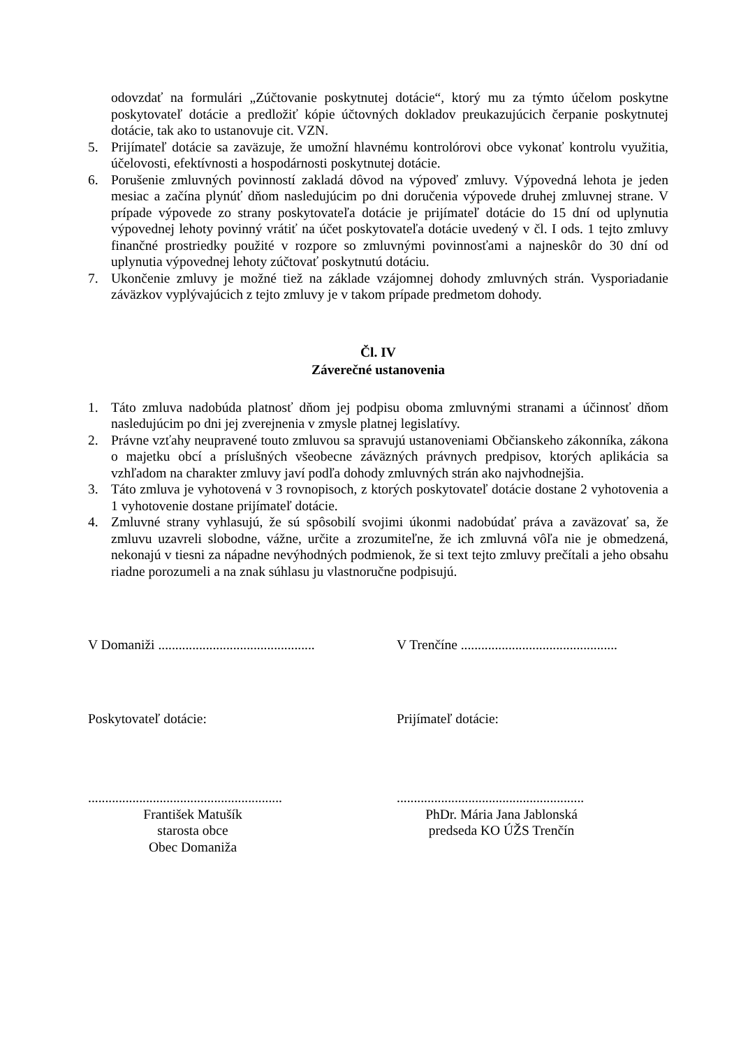odovzdať na formulári „Zúčtovanie poskytnutej dotácie“, ktorý mu za týmto účelom poskytne poskytovateľ dotácie a predložiť kópie účtovných dokladov preukazujúcich čerpanie poskytnutej dotácie, tak ako to ustanovuje cit. VZN.
5. Prijímateľ dotácie sa zaväzuje, že umožní hlavnému kontrolórovi obce vykonať kontrolu využitia, účelovosti, efektívnosti a hospodárnosti poskytnutej dotácie.
6. Porušenie zmluvných povinností zakladá dôvod na výpoveď zmluvy. Výpovedná lehota je jeden mesiac a začína plynúť dňom nasledujúcim po dni doručenia výpovede druhej zmluvnej strane. V prípade výpovede zo strany poskytovateľa dotácie je prijímateľ dotácie do 15 dní od uplynutia výpovednej lehoty povinný vrátiť na účet poskytovateľa dotácie uvedený v čl. I ods. 1 tejto zmluvy finančné prostriedky použité v rozpore so zmluvnými povinnosťami a najneskôr do 30 dní od uplynutia výpovednej lehoty zúčtovať poskytnutú dotáciu.
7. Ukončenie zmluvy je možné tiež na základe vzájomnej dohody zmluvných strán. Vysporiadanie záväzkov vyplývajúcich z tejto zmluvy je v takom prípade predmetom dohody.
Čl. IV
Záverečné ustanovenia
1. Táto zmluva nadobúda platnosť dňom jej podpisu oboma zmluvnými stranami a účinnosť dňom nasledujúcim po dni jej zverejnenia v zmysle platnej legislatívy.
2. Právne vzťahy neupravené touto zmluvou sa spravujú ustanoveniami Občianskeho zákonníka, zákona o majetku obcí a príslušných všeobecne záväzných právnych predpisov, ktorých aplikácia sa vzhľadom na charakter zmluvy javí podľa dohody zmluvných strán ako najvhodnejšia.
3. Táto zmluva je vyhotovená v 3 rovnopisoch, z ktorých poskytovateľ dotácie dostane 2 vyhotovenia a 1 vyhotovenie dostane prijímateľ dotácie.
4. Zmluvné strany vyhlasujú, že sú spôsobilí svojimi úkonmi nadobúdať práva a zaväzovať sa, že zmluvu uzavreli slobodne, vážne, určite a zrozumiteľne, že ich zmluvná vôľa nie je obmedzená, nekonajú v tiesni za nápadne nevýhodných podmienok, že si text tejto zmluvy prečítali a jeho obsahu riadne porozumeli a na znak súhlasu ju vlastnoručne podpisujú.
V Domaniži ..............................................
V Trenčíne ..............................................
Poskytovateľ dotácie: Prijímateľ dotácie:
.........................................................
.......................................................
František Matušík
starosta obce
Obec Domaniža
PhDr. Mária Jana Jablonská
predseda KO ÚŽS Trenčín